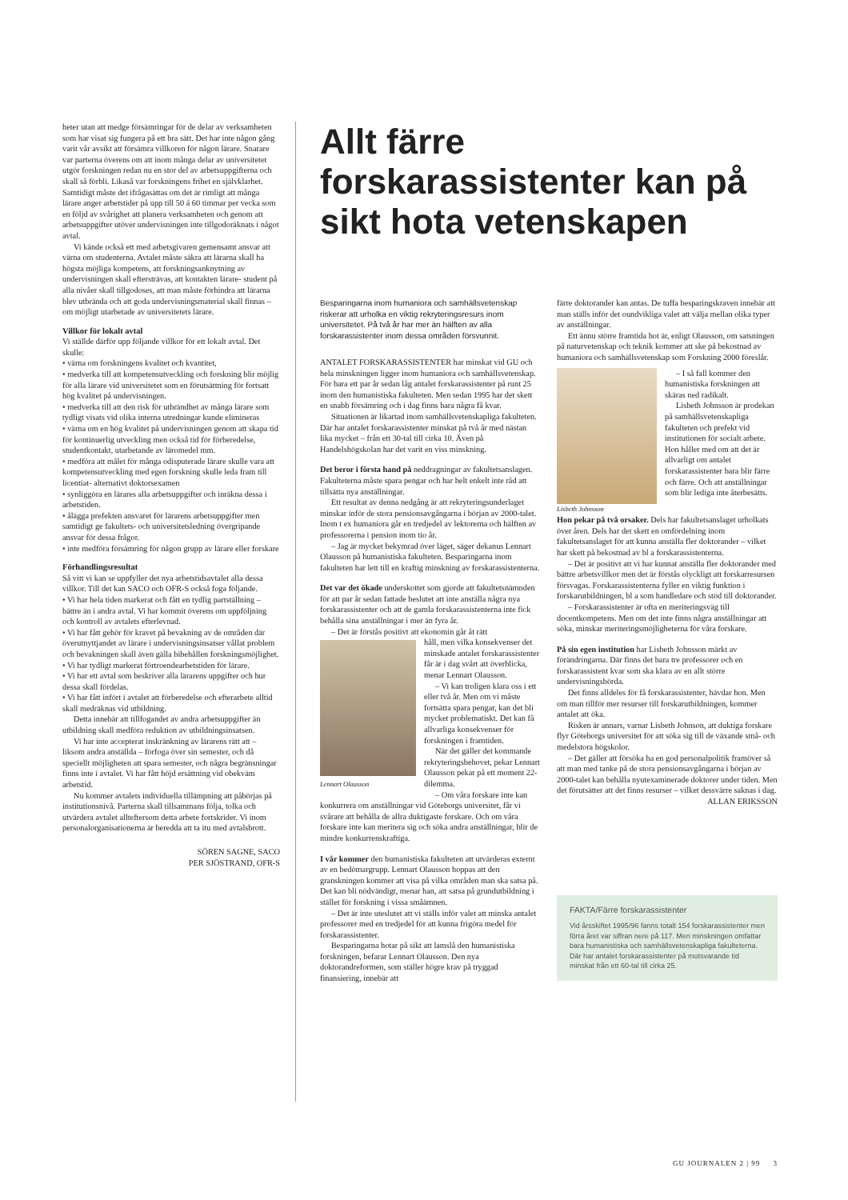heter utan att medge försämringar för de delar av verksamheten som har visat sig fungera på ett bra sätt. Det har inte någon gång varit vår avsikt att försämra villkoren för någon lärare. Snarare var parterna överens om att inom många delar av universitetet utgör forskningen redan nu en stor del av arbetsuppgifterna och skall så förbli. Likaså var forskningens frihet en självklarhet. Samtidigt måste det ifrågasättas om det är rimligt att många lärare anger arbetstider på upp till 50 á 60 timmar per vecka som en följd av svårighet att planera verksamheten och genom att arbetsuppgifter utöver undervisningen inte tillgodoräknats i något avtal.
Vi kände också ett med arbetsgivaren gemensamt ansvar att värna om studenterna. Avtalet måste säkra att lärarna skall ha högsta möjliga kompetens, att forskningsanknytning av undervisningen skall eftersträvas, att kontakten lärare- student på alla nivåer skall tillgodoses, att man måste förhindra att lärarna blev utbrända och att goda undervisningsmaterial skall finnas – om möjligt utarbetade av universitetets lärare.
Villkor för lokalt avtal
Vi ställde därför upp följande villkor för ett lokalt avtal. Det skulle:
• värna om forskningens kvalitet och kvantitet,
• medverka till att kompetensutveckling och forskning blir möjlig för alla lärare vid universitetet som en förutsättning för fortsatt hög kvalitet på undervisningen.
• medverka till att den risk för utbrändhet av många lärare som tydligt visats vid olika interna utredningar kunde elimineras
• värna om en hög kvalitet på undervisningen genom att skapa tid för kontinuerlig utveckling men också tid för förberedelse, studentkontakt, utarbetande av läromedel mm.
• medföra att målet för många odisputerade lärare skulle vara att kompetensutveckling med egen forskning skulle leda fram till licentiat- alternativt doktorsexamen
• synliggöra en lärares alla arbetsuppgifter och inräkna dessa i arbetstiden.
• ålägga prefekten ansvaret för lärarens arbetsuppgifter men samtidigt ge fakultets- och universitetsledning övergripande ansvar för dessa frågor.
• inte medföra försämring för någon grupp av lärare eller forskare
Förhandlingsresultat
Så vitt vi kan se uppfyller det nya arbetstidsavtalet alla dessa villkor. Till det kan SACO och OFR-S också foga följande.
• Vi har hela tiden markerat och fått en tydlig partställning – bättre än i andra avtal. Vi har kommit överens om uppföljning och kontroll av avtalets efterlevnad.
• Vi har fått gehör för kravet på bevakning av de områden där överutnyttjandet av lärare i undervisningsinsatser vållat problem och bevakningen skall även gälla bibehållen forskningsmöjlighet.
• Vi har tydligt markerat förtroendearbetstiden för lärare.
• Vi har ett avtal som beskriver alla lärarens uppgifter och hur dessa skall fördelas.
• Vi har fått infört i avtalet att förberedelse och efterarbete alltid skall medräknas vid utbildning.
Detta innebär att tillfogandet av andra arbetsuppgifter än utbildning skall medföra reduktion av utbildningsinsatsen.
Vi har inte accepterat inskränkning av lärarens rätt att – liksom andra anställda – förfoga över sin semester, och då speciellt möjligheten att spara semester, och några begränsningar finns inte i avtalet. Vi har fått höjd ersättning vid obekväm arbetstid.
Nu kommer avtalets individuella tillämpning att påbörjas på institutionsnivå. Parterna skall tillsammans följa, tolka och utvärdera avtalet allteftersom detta arbete fortskrider. Vi inom personalorganisationerna är beredda att ta itu med avtalsbrott.
SÖREN SAGNE, SACO
PER SJÖSTRAND, OFR-S
Allt färre forskarassistenter kan på sikt hota vetenskapen
Besparingarna inom humaniora och samhällsvetenskap riskerar att urholka en viktig rekryteringsresurs inom universitetet. På två år har mer än hälften av alla forskarassistenter inom dessa områden försvunnit.
ANTALET FORSKARASSISTENTER har minskat vid GU och hela minskningen ligger inom humaniora och samhällsvetenskap. För bara ett par år sedan låg antalet forskarassistenter på runt 25 inom den humanistiska fakulteten. Men sedan 1995 har det skett en snabb försämring och i dag finns bara några få kvar.
Situationen är likartad inom samhällsvetenskapliga fakulteten. Där har antalet forskarassistenter minskat på två år med nästan lika mycket – från ett 30-tal till cirka 10. Även på Handelshögskolan har det varit en viss minskning.
Det beror i första hand på neddragningar av fakultetsanslagen. Fakulteterna måste spara pengar och har helt enkelt inte råd att tillsätta nya anställningar.
Ett resultat av denna nedgång är att rekryteringsunderlaget minskar inför de stora pensionsavgångarna i början av 2000-talet. Inom t ex humaniora går en tredjedel av lektorerna och hälften av professorerna i pension inom tio år.
– Jag är mycket bekymrad över läget, säger dekanus Lennart Olausson på humanistiska fakulteten. Besparingarna inom fakulteten har lett till en kraftig minskning av forskarassistenterna.
Det var det ökade underskottet som gjorde att fakultetsnämnden för att par år sedan fattade beslutet att inte anställa några nya forskarassistenter och att de gamla forskarassistenterna inte fick behålla sina anställningar i mer än fyra år.
– Det är förstås positivt att ekonomin går åt rätt
Lennart Olausson
håll, men vilka konsekvenser det minskade antalet forskarassistenter får är i dag svårt att överblicka, menar Lennart Olausson.
– Vi kan troligen klara oss i ett eller två år. Men om vi måste fortsätta spara pengar, kan det bli mycket problematiskt. Det kan få allvarliga konsekvenser för forskningen i framtiden.
När det gäller det kommande rekryteringsbehovet, pekar Lennart Olausson pekar på ett moment 22-dilemma.
– Om våra forskare inte kan konkurrera om anställningar vid Göteborgs universitet, får vi svårare att behålla de allra duktigaste forskare. Och om våra forskare inte kan meritera sig och söka andra anställningar, blir de mindre konkurrenskraftiga.
I vår kommer den humanistiska fakulteten att utvärderas externt av en bedömargrupp. Lennart Olausson hoppas att den granskningen kommer att visa på vilka områden man ska satsa på. Det kan bli nödvändigt, menar han, att satsa på grundutbildning i stället för forskning i vissa småämnen.
– Det är inte uteslutet att vi ställs inför valet att minska antalet professorer med en tredjedel för att kunna frigöra medel för forskarassistenter.
Besparingarna hotar på sikt att lamslå den humanistiska forskningen, befarar Lennart Olausson. Den nya doktorandreformen, som ställer högre krav på tryggad finansiering, innebär att
färre doktorander kan antas. De tuffa besparingskraven innebär att man ställs inför det oundvikliga valet att välja mellan olika typer av anställningar.
Ett ännu större framtida hot är, enligt Olausson, om satsningen på naturvetenskap och teknik kommer att ske på bekostnad av humaniora och samhällsvetenskap som Forskning 2000 föreslår.
Lisbeth Johnsson
– I så fall kommer den humanistiska forskningen att skäras ned radikalt.
Lisbeth Johnsson är prodekan på samhällsvetenskapliga fakulteten och prefekt vid institutionen för socialt arbete. Hon håller med om att det är allvarligt om antalet forskarassistenter bara blir färre och färre. Och att anställningar som blir lediga inte återbesätts.
Hon pekar på två orsaker. Dels har fakultetsanslaget urholkats över åren. Dels har det skett en omfördelning inom fakultetsanslaget för att kunna anställa fler doktorander – vilket har skett på bekostnad av bl a forskarassistenterna.
– Det är positivt att vi har kunnat anställa fler doktorander med bättre arbetsvillkor men det är förstås olyckligt att forskarresursen försvagas. Forskarassistenterna fyller en viktig funktion i forskarutbildningen, bl a som handledare och stöd till doktorander.
– Forskarassistenter är ofta en meriteringsväg till docentkompetens. Men om det inte finns några anställningar att söka, minskar meriteringsmöjligheterna för våra forskare.
På sin egen institution har Lisbeth Johnsson märkt av förändringarna. Där finns det bara tre professorer och en forskarassistent kvar som ska klara av en allt större undervisningsbörda.
Det finns alldeles för få forskarassistenter, hävdar hon. Men om man tillför mer resurser till forskarutbildningen, kommer antalet att öka.
Risken är annars, varnar Lisbeth Johnson, att duktiga forskare flyr Göteborgs universitet för att söka sig till de växande små- och medelstora högskolor.
– Det gäller att försöka ha en god personalpolitik framöver så att man med tanke på de stora pensionsavgångarna i början av 2000-talet kan behålla nyutexaminerade doktorer under tiden. Men det förutsätter att det finns resurser – vilket dessvärre saknas i dag.
ALLAN ERIKSSON
FAKTA/Färre forskarassistenter
Vid årsskiftet 1995/96 fanns totalt 154 forskarassistenter men förra året var siffran nere på 117. Men minskningen omfattar bara humanistiska och samhällsvetenskapliga fakulteterna. Där har antalet forskarassistenter på motsvarande tid minskat från ett 60-tal till cirka 25.
GU JOURNALEN 2 | 99 3